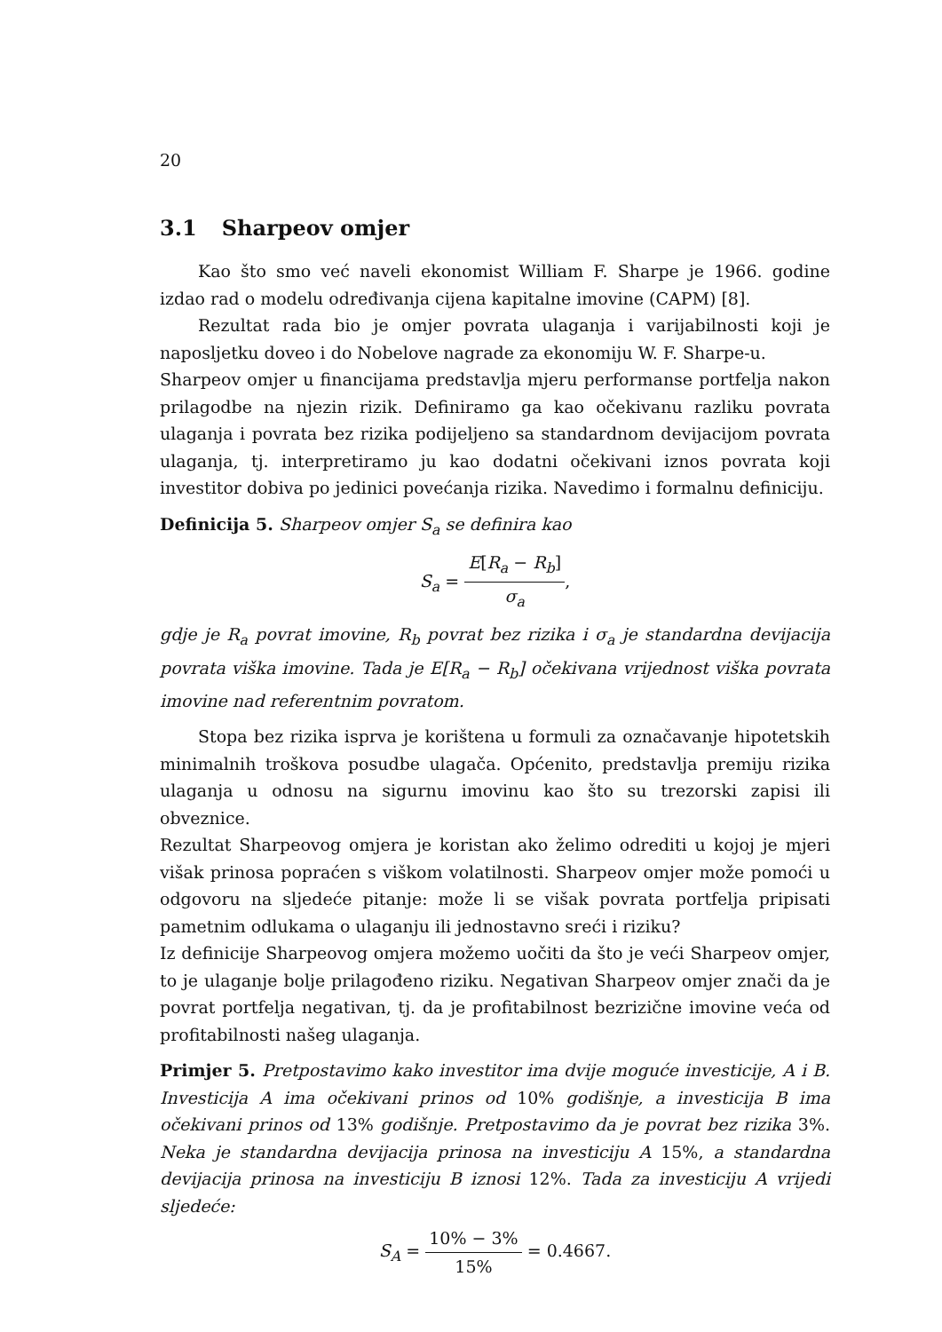20
3.1 Sharpeov omjer
Kao što smo već naveli ekonomist William F. Sharpe je 1966. godine izdao rad o modelu određivanja cijena kapitalne imovine (CAPM) [8].
Rezultat rada bio je omjer povrata ulaganja i varijabilnosti koji je naposljetku doveo i do Nobelove nagrade za ekonomiju W. F. Sharpe-u.
Sharpeov omjer u financijama predstavlja mjeru performanse portfelja nakon prilagodbe na njezin rizik. Definiramo ga kao očekivanu razliku povrata ulaganja i povrata bez rizika podijeljeno sa standardnom devijacijom povrata ulaganja, tj. interpretiramo ju kao dodatni očekivani iznos povrata koji investitor dobiva po jedinici povećanja rizika. Navedimo i formalnu definiciju.
Definicija 5. Sharpeov omjer S<sub>a</sub> se definira kao
S<sub>a</sub> = E[R<sub>a</sub> − R<sub>b</sub>] σ<sub>a</sub>,
gdje je R<sub>a</sub> povrat imovine, R<sub>b</sub> povrat bez rizika i σ<sub>a</sub> je standardna devijacija povrata viška imovine. Tada je E[R<sub>a</sub> − R<sub>b</sub>] očekivana vrijednost viška povrata imovine nad referentnim povratom.
Stopa bez rizika isprva je korištena u formuli za označavanje hipotetskih minimalnih troškova posudbe ulagača. Općenito, predstavlja premiju rizika ulaganja u odnosu na sigurnu imovinu kao što su trezorski zapisi ili obveznice.
Rezultat Sharpeovog omjera je koristan ako želimo odrediti u kojoj je mjeri višak prinosa popraćen s viškom volatilnosti. Sharpeov omjer može pomoći u odgovoru na sljedeće pitanje: može li se višak povrata portfelja pripisati pametnim odlukama o ulaganju ili jednostavno sreći i riziku?
Iz definicije Sharpeovog omjera možemo uočiti da što je veći Sharpeov omjer, to je ulaganje bolje prilagođeno riziku. Negativan Sharpeov omjer znači da je povrat portfelja negativan, tj. da je profitabilnost bezrizične imovine veća od profitabilnosti našeg ulaganja.
Primjer 5. Pretpostavimo kako investitor ima dvije moguće investicije, A i B. Investicija A ima očekivani prinos od 10% godišnje, a investicija B ima očekivani prinos od 13% godišnje. Pretpostavimo da je povrat bez rizika 3%. Neka je standardna devijacija prinosa na investiciju A 15%, a standardna devijacija prinosa na investiciju B iznosi 12%. Tada za investiciju A vrijedi sljedeće:
S<sub>A</sub> = 10% − 3% 15% = 0.4667.